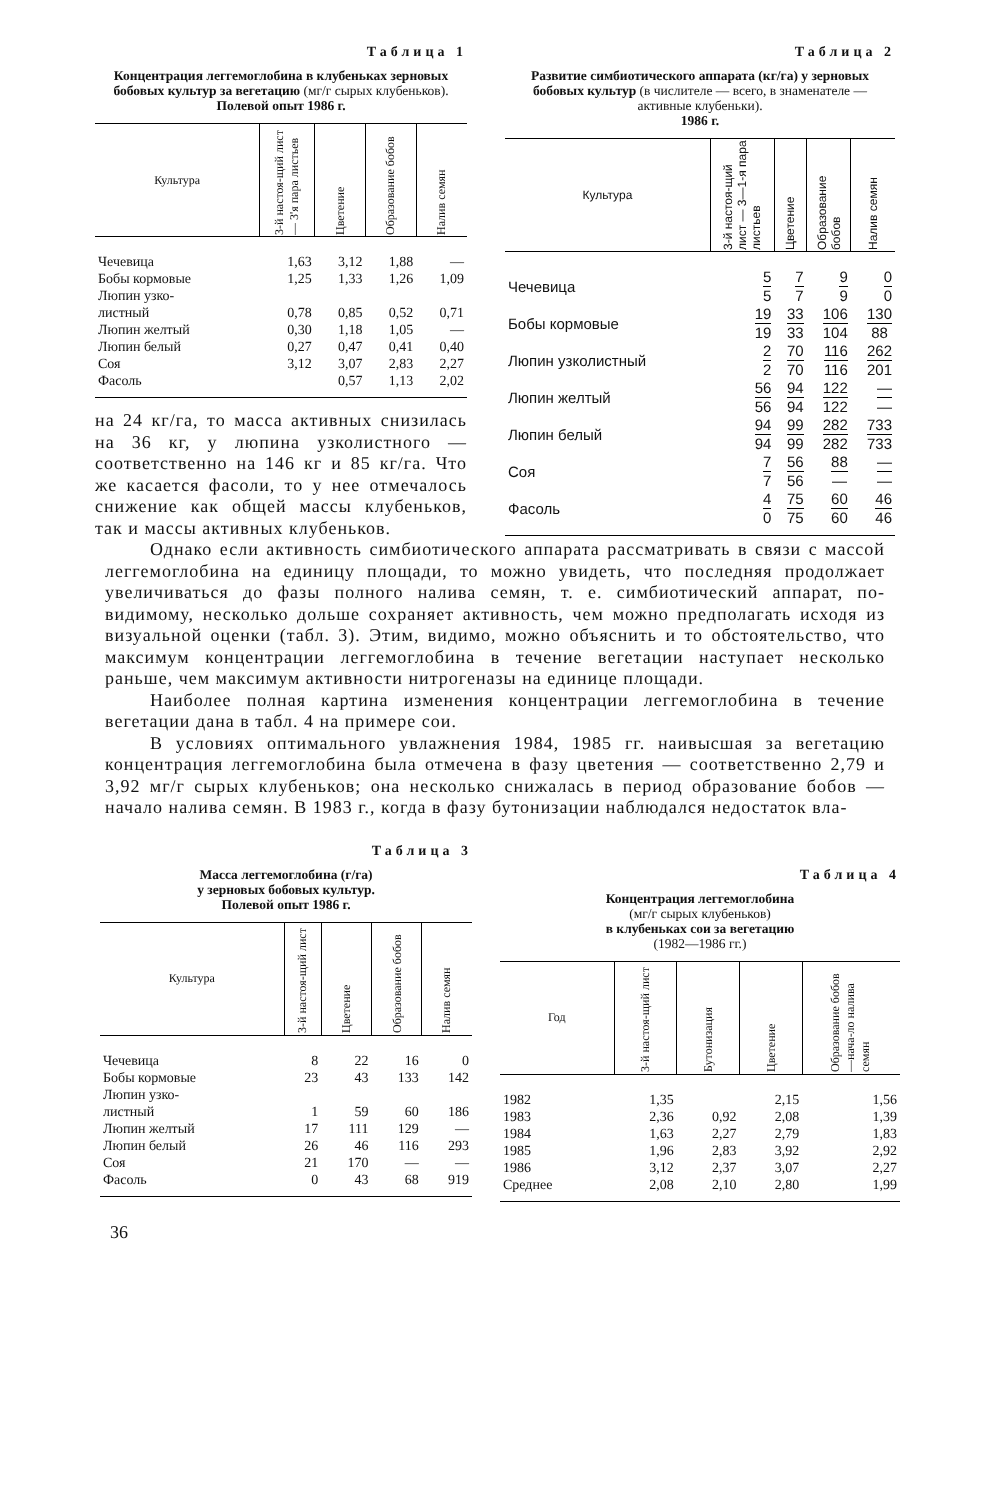Таблица 1
Концентрация леггемоглобина в клубеньках зерновых бобовых культур за вегетацию (мг/г сырых клубеньков).
Полевой опыт 1986 г.
| Культура | 3-й настоя-щий лист — 3'я пара листьев | Цветение | Образование бобов | Налив семян |
| --- | --- | --- | --- | --- |
| Чечевица | 1,63 | 3,12 | 1,88 | — |
| Бобы кормовые | 1,25 | 1,33 | 1,26 | 1,09 |
| Люпин узко- листный | 0,78 | 0,85 | 0,52 | 0,71 |
| Люпин желтый | 0,30 | 1,18 | 1,05 | — |
| Люпин белый | 0,27 | 0,47 | 0,41 | 0,40 |
| Соя | 3,12 | 3,07 | 2,83 | 2,27 |
| Фасоль | | 0,57 | 1,13 | 2,02 |
на 24 кг/га, то масса активных снизилась на 36 кг, у люпина узколистного — соответственно на 146 кг и 85 кг/га. Что же касается фасоли, то у нее отмечалось снижение как общей массы клубеньков, так и массы активных клубеньков.
Таблица 2
Развитие симбиотического аппарата (кг/га) у зерновых бобовых культур (в числителе — всего, в знаменателе — активные клубеньки).
1986 г.
| Культура | 3-й настоя-щий лист — 3—1-я пара листьев | Цветение | Образование бобов | Налив семян |
| --- | --- | --- | --- | --- |
| Чечевица | 5 5 | 7 7 | 9 9 | 0 0 |
| Бобы кормовые | 19 19 | 33 33 | 106 104 | 130 88 |
| Люпин узколистный | 2 2 | 70 70 | 116 116 | 262 201 |
| Люпин желтый | 56 56 | 94 94 | 122 122 | — — |
| Люпин белый | 94 94 | 99 99 | 282 282 | 733 733 |
| Соя | 7 7 | 56 56 | 88 — | — — |
| Фасоль | 4 0 | 75 75 | 60 60 | 46 46 |
Однако если активность симбиотического аппарата рассматривать в связи с массой леггемоглобина на единицу площади, то можно увидеть, что последняя продолжает увеличиваться до фазы полного налива семян, т. е. симбиотический аппарат, по-видимому, несколько дольше сохраняет активность, чем можно предполагать исходя из визуальной оценки (табл. 3). Этим, видимо, можно объяснить и то обстоятельство, что максимум концентрации леггемоглобина в течение вегетации наступает несколько раньше, чем максимум активности нитрогеназы на единице площади.
Наиболее полная картина изменения концентрации леггемоглобина в течение вегетации дана в табл. 4 на примере сои.
В условиях оптимального увлажнения 1984, 1985 гг. наивысшая за вегетацию концентрация леггемоглобина была отмечена в фазу цветения — соответственно 2,79 и 3,92 мг/г сырых клубеньков; она несколько снижалась в период образование бобов — начало налива семян. В 1983 г., когда в фазу бутонизации наблюдался недостаток вла-
Таблица 3
Масса леггемоглобина (г/га)
у зерновых бобовых культур.
Полевой опыт 1986 г.
| Культура | 3-й настоя-щий лист | Цветение | Образование бобов | Налив семян |
| --- | --- | --- | --- | --- |
| Чечевица | 8 | 22 | 16 | 0 |
| Бобы кормовые | 23 | 43 | 133 | 142 |
| Люпин узко- листный | 1 | 59 | 60 | 186 |
| Люпин желтый | 17 | 111 | 129 | — |
| Люпин белый | 26 | 46 | 116 | 293 |
| Соя | 21 | 170 | — | — |
| Фасоль | 0 | 43 | 68 | 919 |
Таблица 4
Концентрация леггемоглобина
(мг/г сырых клубеньков)
в клубеньках сои за вегетацию
(1982—1986 гг.)
| Год | 3-й настоя-щий лист | Бутонизация | Цветение | Образование бобов —нача-ло налива семян |
| --- | --- | --- | --- | --- |
| 1982 | 1,35 | | 2,15 | 1,56 |
| 1983 | 2,36 | 0,92 | 2,08 | 1,39 |
| 1984 | 1,63 | 2,27 | 2,79 | 1,83 |
| 1985 | 1,96 | 2,83 | 3,92 | 2,92 |
| 1986 | 3,12 | 2,37 | 3,07 | 2,27 |
| Среднее | 2,08 | 2,10 | 2,80 | 1,99 |
36